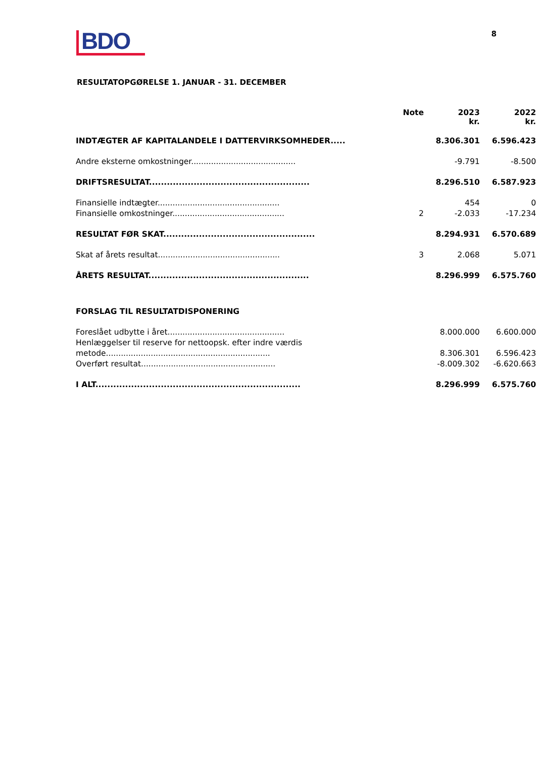BDO
8
RESULTATOPGØRELSE 1. JANUAR - 31. DECEMBER
| | Note | 2023 kr. | 2022 kr. |
| --- | --- | --- | --- |
| INDTÆGTER AF KAPITALANDELE I DATTERVIRKSOMHEDER..... | | 8.306.301 | 6.596.423 |
| Andre eksterne omkostninger.......................................... | | -9.791 | -8.500 |
| DRIFTSRESULTAT...................................................... | | 8.296.510 | 6.587.923 |
| Finansielle indtægter................................................. | | 454 | 0 |
| Finansielle omkostninger............................................. | 2 | -2.033 | -17.234 |
| RESULTAT FØR SKAT................................................... | | 8.294.931 | 6.570.689 |
| Skat af årets resultat................................................. | 3 | 2.068 | 5.071 |
| ÅRETS RESULTAT...................................................... | | 8.296.999 | 6.575.760 |
| FORSLAG TIL RESULTATDISPONERING | | | |
| Foreslået udbytte i året............................................... | | 8.000.000 | 6.600.000 |
| Henlæggelser til reserve for nettoopsk. efter indre værdis | | | |
| metode.................................................................. | | 8.306.301 | 6.596.423 |
| Overført resultat...................................................... | | -8.009.302 | -6.620.663 |
| I ALT..................................................................... | | 8.296.999 | 6.575.760 |